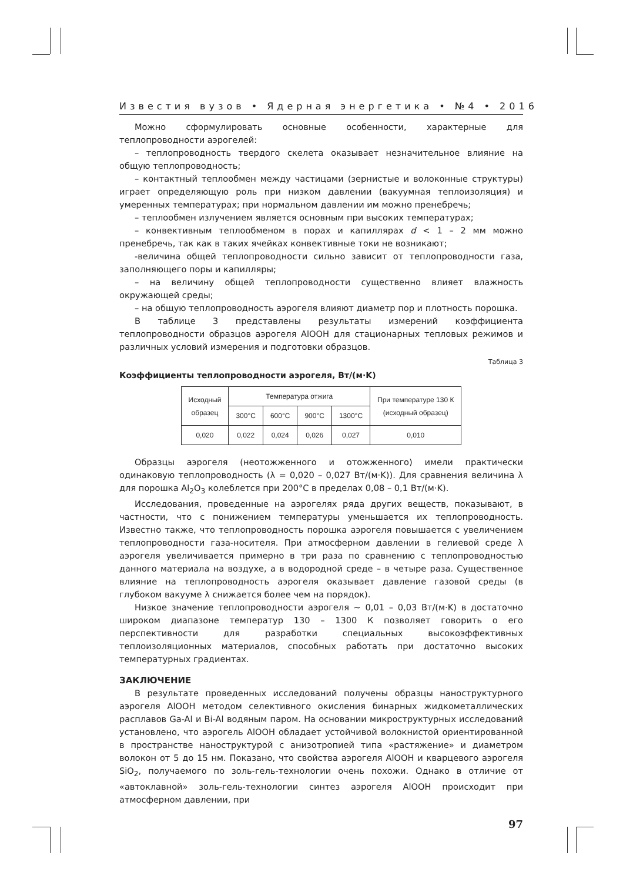Известия вузов • Ядерная энергетика • №4 • 2016
Можно сформулировать основные особенности, характерные для теплопроводности аэрогелей:
– теплопроводность твердого скелета оказывает незначительное влияние на общую теплопроводность;
– контактный теплообмен между частицами (зернистые и волоконные структуры) играет определяющую роль при низком давлении (вакуумная теплоизоляция) и умеренных температурах; при нормальном давлении им можно пренебречь;
– теплообмен излучением является основным при высоких температурах;
– конвективным теплообменом в порах и капиллярах d < 1 – 2 мм можно пренебречь, так как в таких ячейках конвективные токи не возникают;
-величина общей теплопроводности сильно зависит от теплопроводности газа, заполняющего поры и капилляры;
– на величину общей теплопроводности существенно влияет влажность окружающей среды;
– на общую теплопроводность аэрогеля влияют диаметр пор и плотность порошка.
В таблице 3 представлены результаты измерений коэффициента теплопроводности образцов аэрогеля AlOOH для стационарных тепловых режимов и различных условий измерения и подготовки образцов.
Таблица 3
Коэффициенты теплопроводности аэрогеля, Вт/(м·K)
| Исходный образец | Температура отжига | | | | При температуре 130 К (исходный образец) |
| --- | --- | --- | --- | --- | --- |
| | 300°C | 600°C | 900°C | 1300°C | |
| 0,020 | 0,022 | 0,024 | 0,026 | 0,027 | 0,010 |
Образцы аэрогеля (неотожженного и отожженного) имели практически одинаковую теплопроводность (λ = 0,020 – 0,027 Вт/(м·K)). Для сравнения величина λ для порошка Al<sub>2</sub>O<sub>3</sub> колеблется при 200°C в пределах 0,08 – 0,1 Вт/(м·K).
Исследования, проведенные на аэрогелях ряда других веществ, показывают, в частности, что с понижением температуры уменьшается их теплопроводность. Известно также, что теплопроводность порошка аэрогеля повышается с увеличением теплопроводности газа-носителя. При атмосферном давлении в гелиевой среде λ аэрогеля увеличивается примерно в три раза по сравнению с теплопроводностью данного материала на воздухе, а в водородной среде – в четыре раза. Существенное влияние на теплопроводность аэрогеля оказывает давление газовой среды (в глубоком вакууме λ снижается более чем на порядок).
Низкое значение теплопроводности аэрогеля ~ 0,01 – 0,03 Вт/(м·K) в достаточно широком диапазоне температур 130 – 1300 К позволяет говорить о его перспективности для разработки специальных высокоэффективных теплоизоляционных материалов, способных работать при достаточно высоких температурных градиентах.
ЗАКЛЮЧЕНИЕ
В результате проведенных исследований получены образцы наноструктурного аэрогеля AlOOH методом селективного окисления бинарных жидкометаллических расплавов Ga-Al и Bi-Al водяным паром. На основании микроструктурных исследований установлено, что аэрогель AlOOH обладает устойчивой волокнистой ориентированной в пространстве наноструктурой с анизотропией типа «растяжение» и диаметром волокон от 5 до 15 нм. Показано, что свойства аэрогеля AlOOH и кварцевого аэрогеля SiO<sub>2</sub>, получаемого по золь-гель-технологии очень похожи. Однако в отличие от «автоклавной» золь-гель-технологии синтез аэрогеля AlOOH происходит при атмосферном давлении, при
97